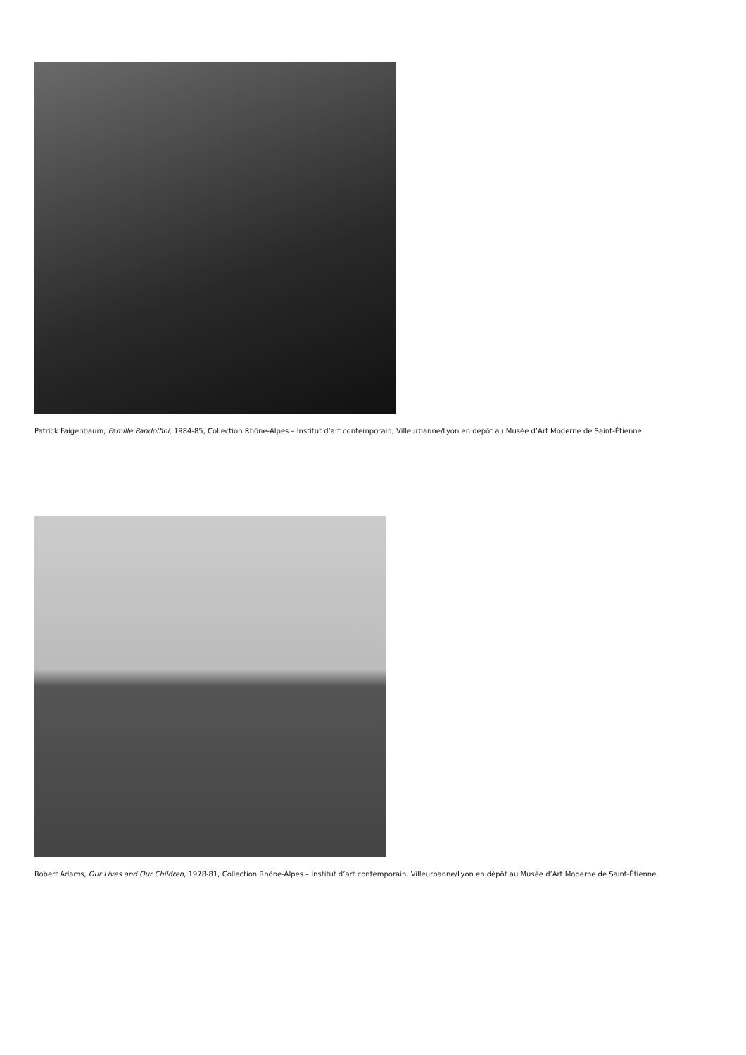Patrick Faigenbaum, Famille Pandolfini, 1984-85, Collection Rhône-Alpes – Institut d’art contemporain, Villeurbanne/Lyon en dépôt au Musée d’Art Moderne de Saint-Étienne
Robert Adams, Our Lives and Our Children, 1978-81, Collection Rhône-Alpes – Institut d’art contemporain, Villeurbanne/Lyon en dépôt au Musée d’Art Moderne de Saint-Étienne